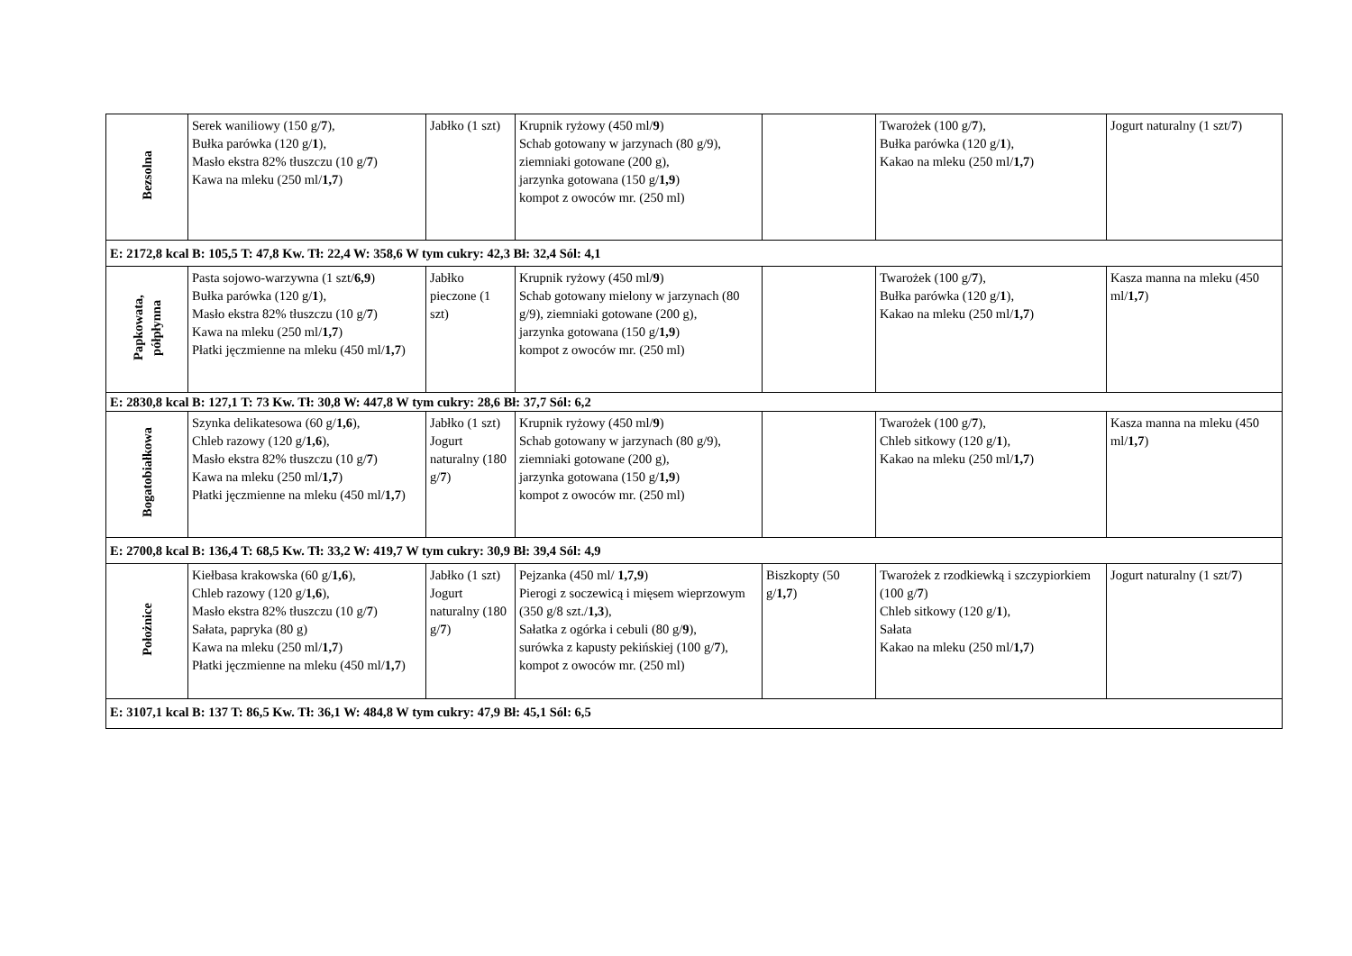| Bezsolna | Serek waniliowy (150 g/ 7 ), Bułka parówka (120 g/ 1 ), Masło ekstra 82% tłuszczu (10 g/ 7 ) Kawa na mleku (250 ml/ 1,7 ) | Jabłko (1 szt) | Krupnik ryżowy (450 ml/ 9 ) Schab gotowany w jarzynach (80 g/9), ziemniaki gotowane (200 g), jarzynka gotowana (150 g/ 1,9 ) kompot z owoców mr. (250 ml) | | Twarożek (100 g/ 7 ), Bułka parówka (120 g/ 1 ), Kakao na mleku (250 ml/ 1,7 ) | Jogurt naturalny (1 szt/ 7 ) |
| E: 2172,8 kcal B: 105,5 T: 47,8 Kw. Tł: 22,4 W: 358,6 W tym cukry: 42,3 Bł: 32,4 Sól: 4,1 | | | | | | |
| Papkowata, półpłynna | Pasta sojowo-warzywna (1 szt/ 6,9 ) Bułka parówka (120 g/ 1 ), Masło ekstra 82% tłuszczu (10 g/ 7 ) Kawa na mleku (250 ml/ 1,7 ) Płatki jęczmienne na mleku (450 ml/ 1,7 ) | Jabłko pieczone (1 szt) | Krupnik ryżowy (450 ml/ 9 ) Schab gotowany mielony w jarzynach (80 g/9), ziemniaki gotowane (200 g), jarzynka gotowana (150 g/ 1,9 ) kompot z owoców mr. (250 ml) | | Twarożek (100 g/ 7 ), Bułka parówka (120 g/ 1 ), Kakao na mleku (250 ml/ 1,7 ) | Kasza manna na mleku (450 ml/ 1,7 ) |
| E: 2830,8 kcal B: 127,1 T: 73 Kw. Tł: 30,8 W: 447,8 W tym cukry: 28,6 Bł: 37,7 Sól: 6,2 | | | | | | |
| Bogatobiałkowa | Szynka delikatesowa (60 g/ 1,6 ), Chleb razowy (120 g/ 1,6 ), Masło ekstra 82% tłuszczu (10 g/ 7 ) Kawa na mleku (250 ml/ 1,7 ) Płatki jęczmienne na mleku (450 ml/ 1,7 ) | Jabłko (1 szt) Jogurt naturalny (180 g/ 7 ) | Krupnik ryżowy (450 ml/ 9 ) Schab gotowany w jarzynach (80 g/9), ziemniaki gotowane (200 g), jarzynka gotowana (150 g/ 1,9 ) kompot z owoców mr. (250 ml) | | Twarożek (100 g/ 7 ), Chleb sitkowy (120 g/ 1 ), Kakao na mleku (250 ml/ 1,7 ) | Kasza manna na mleku (450 ml/ 1,7 ) |
| E: 2700,8 kcal B: 136,4 T: 68,5 Kw. Tł: 33,2 W: 419,7 W tym cukry: 30,9 Bł: 39,4 Sól: 4,9 | | | | | | |
| Położnice | Kiełbasa krakowska (60 g/ 1,6 ), Chleb razowy (120 g/ 1,6 ), Masło ekstra 82% tłuszczu (10 g/ 7 ) Sałata, papryka (80 g) Kawa na mleku (250 ml/ 1,7 ) Płatki jęczmienne na mleku (450 ml/ 1,7 ) | Jabłko (1 szt) Jogurt naturalny (180 g/ 7 ) | Pejzanka (450 ml/ 1,7,9 ) Pierogi z soczewicą i mięsem wieprzowym (350 g/8 szt./ 1,3 ), Sałatka z ogórka i cebuli (80 g/ 9 ), surówka z kapusty pekińskiej (100 g/ 7 ), kompot z owoców mr. (250 ml) | Biszkopty (50 g/ 1,7 ) | Twarożek z rzodkiewką i szczypiorkiem (100 g/ 7 ) Chleb sitkowy (120 g/ 1 ), Sałata Kakao na mleku (250 ml/ 1,7 ) | Jogurt naturalny (1 szt/ 7 ) |
| E: 3107,1 kcal B: 137 T: 86,5 Kw. Tł: 36,1 W: 484,8 W tym cukry: 47,9 Bł: 45,1 Sól: 6,5 | | | | | | |